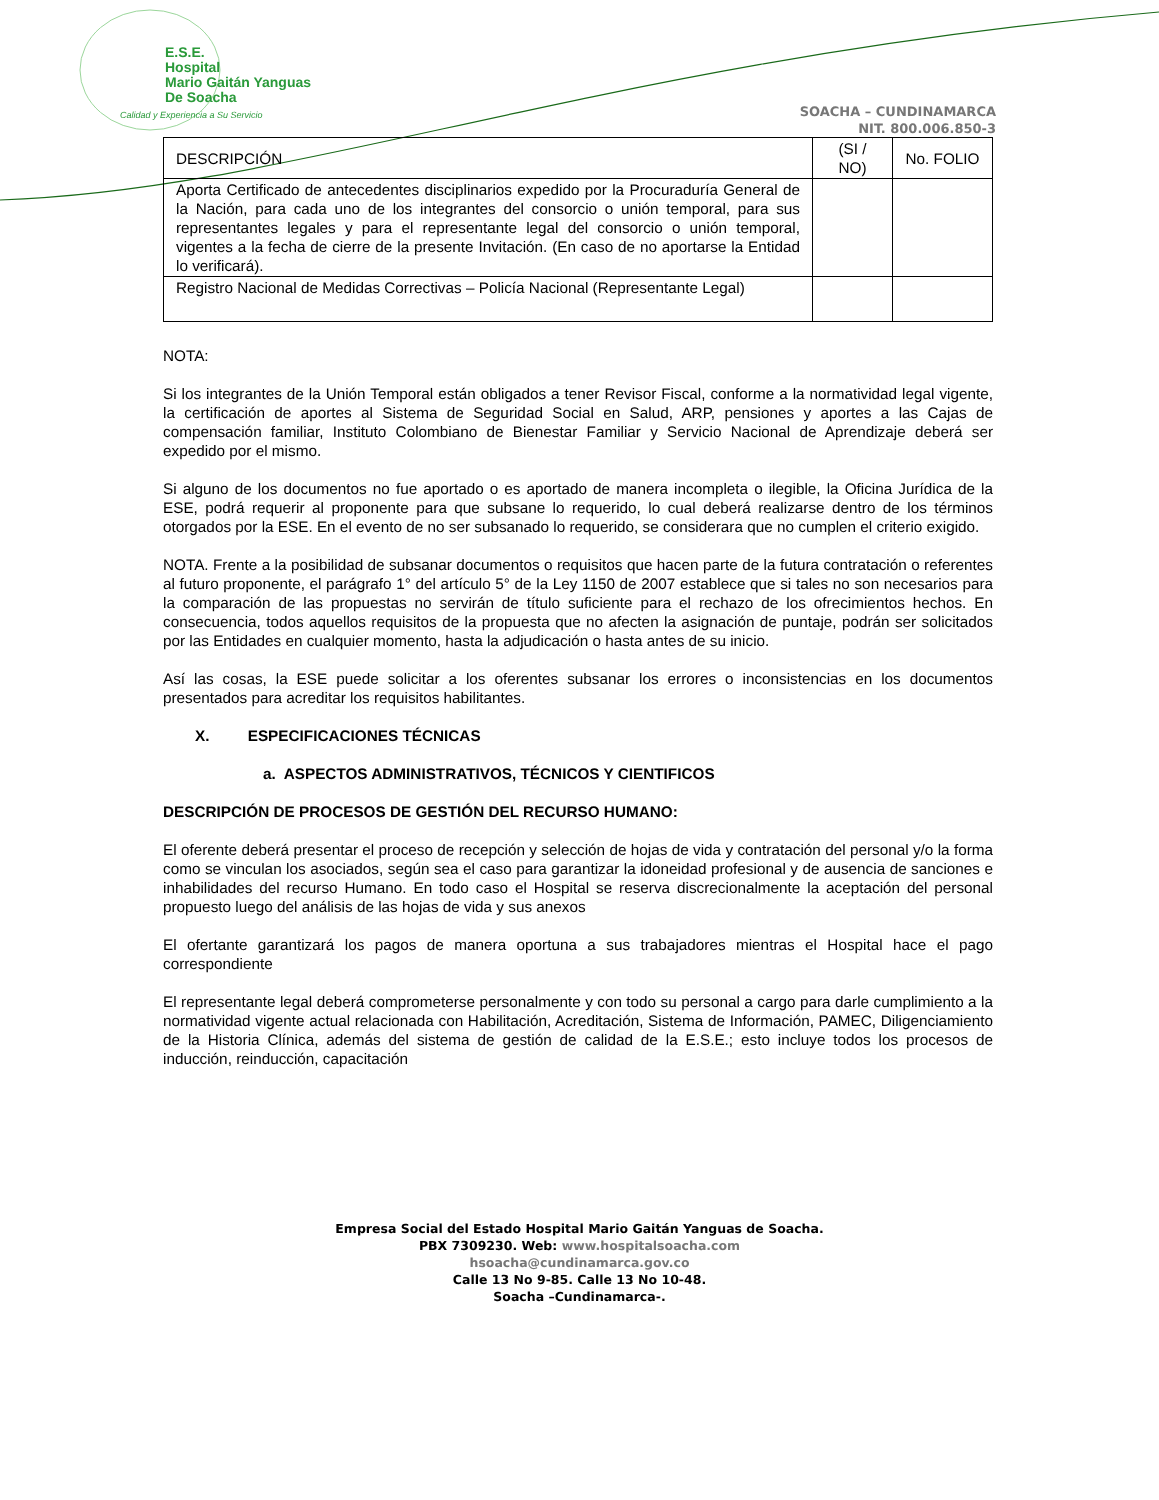E.S.E.
Hospital
Mario Gaitán Yanguas
De Soacha
Calidad y Experiencia a Su Servicio
SOACHA – CUNDINAMARCA
NIT. 800.006.850-3
| DESCRIPCIÓN | (SI / NO) | No. FOLIO |
| Aporta Certificado de antecedentes disciplinarios expedido por la Procuraduría General de la Nación, para cada uno de los integrantes del consorcio o unión temporal, para sus representantes legales y para el representante legal del consorcio o unión temporal, vigentes a la fecha de cierre de la presente Invitación. (En caso de no aportarse la Entidad lo verificará). | | |
| Registro Nacional de Medidas Correctivas – Policía Nacional (Representante Legal) | | |
NOTA:
Si los integrantes de la Unión Temporal están obligados a tener Revisor Fiscal, conforme a la normatividad legal vigente, la certificación de aportes al Sistema de Seguridad Social en Salud, ARP, pensiones y aportes a las Cajas de compensación familiar, Instituto Colombiano de Bienestar Familiar y Servicio Nacional de Aprendizaje deberá ser expedido por el mismo.
Si alguno de los documentos no fue aportado o es aportado de manera incompleta o ilegible, la Oficina Jurídica de la ESE, podrá requerir al proponente para que subsane lo requerido, lo cual deberá realizarse dentro de los términos otorgados por la ESE. En el evento de no ser subsanado lo requerido, se considerara que no cumplen el criterio exigido.
NOTA. Frente a la posibilidad de subsanar documentos o requisitos que hacen parte de la futura contratación o referentes al futuro proponente, el parágrafo 1° del artículo 5° de la Ley 1150 de 2007 establece que si tales no son necesarios para la comparación de las propuestas no servirán de título suficiente para el rechazo de los ofrecimientos hechos. En consecuencia, todos aquellos requisitos de la propuesta que no afecten la asignación de puntaje, podrán ser solicitados por las Entidades en cualquier momento, hasta la adjudicación o hasta antes de su inicio.
Así las cosas, la ESE puede solicitar a los oferentes subsanar los errores o inconsistencias en los documentos presentados para acreditar los requisitos habilitantes.
X. ESPECIFICACIONES TÉCNICAS
a. ASPECTOS ADMINISTRATIVOS, TÉCNICOS Y CIENTIFICOS
DESCRIPCIÓN DE PROCESOS DE GESTIÓN DEL RECURSO HUMANO:
El oferente deberá presentar el proceso de recepción y selección de hojas de vida y contratación del personal y/o la forma como se vinculan los asociados, según sea el caso para garantizar la idoneidad profesional y de ausencia de sanciones e inhabilidades del recurso Humano. En todo caso el Hospital se reserva discrecionalmente la aceptación del personal propuesto luego del análisis de las hojas de vida y sus anexos
El ofertante garantizará los pagos de manera oportuna a sus trabajadores mientras el Hospital hace el pago correspondiente
El representante legal deberá comprometerse personalmente y con todo su personal a cargo para darle cumplimiento a la normatividad vigente actual relacionada con Habilitación, Acreditación, Sistema de Información, PAMEC, Diligenciamiento de la Historia Clínica, además del sistema de gestión de calidad de la E.S.E.; esto incluye todos los procesos de inducción, reinducción, capacitación
Empresa Social del Estado Hospital Mario Gaitán Yanguas de Soacha.
PBX 7309230. Web: www.hospitalsoacha.com
hsoacha@cundinamarca.gov.co
Calle 13 No 9-85. Calle 13 No 10-48.
Soacha –Cundinamarca-.